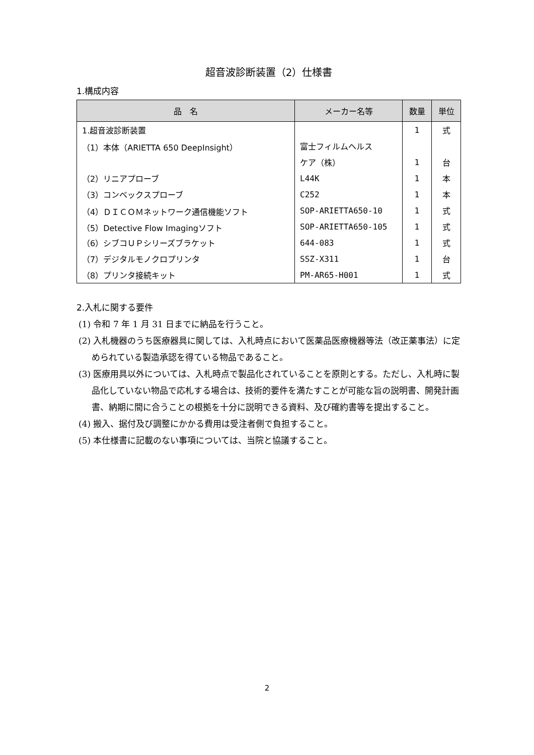超音波診断装置（2）仕様書
1.構成内容
| 品 名 | メーカー名等 | 数量 | 単位 |
| --- | --- | --- | --- |
| 1.超音波診断装置 | | 1 | 式 |
| （1）本体（ARIETTA 650 DeepInsight） | 富士フィルムヘルス | | |
| | ケア（株） | 1 | 台 |
| （2）リニアプローブ | L44K | 1 | 本 |
| （3）コンベックスプローブ | C252 | 1 | 本 |
| （4）ＤＩＣＯＭネットワーク通信機能ソフト | SOP-ARIETTA650-10 | 1 | 式 |
| （5）Detective Flow Imagingソフト | SOP-ARIETTA650-105 | 1 | 式 |
| （6）シブコＵＰシリーズブラケット | 644-083 | 1 | 式 |
| （7）デジタルモノクロプリンタ | SSZ-X311 | 1 | 台 |
| （8）プリンタ接続キット | PM-AR65-H001 | 1 | 式 |
2.入札に関する要件
(1) 令和 7 年 1 月 31 日までに納品を行うこと。
(2) 入札機器のうち医療器具に関しては、入札時点において医薬品医療機器等法（改正薬事法）に定められている製造承認を得ている物品であること。
(3) 医療用具以外については、入札時点で製品化されていることを原則とする。ただし、入札時に製品化していない物品で応札する場合は、技術的要件を満たすことが可能な旨の説明書、開発計画書、納期に間に合うことの根拠を十分に説明できる資料、及び確約書等を提出すること。
(4) 搬入、据付及び調整にかかる費用は受注者側で負担すること。
(5) 本仕様書に記載のない事項については、当院と協議すること。
2